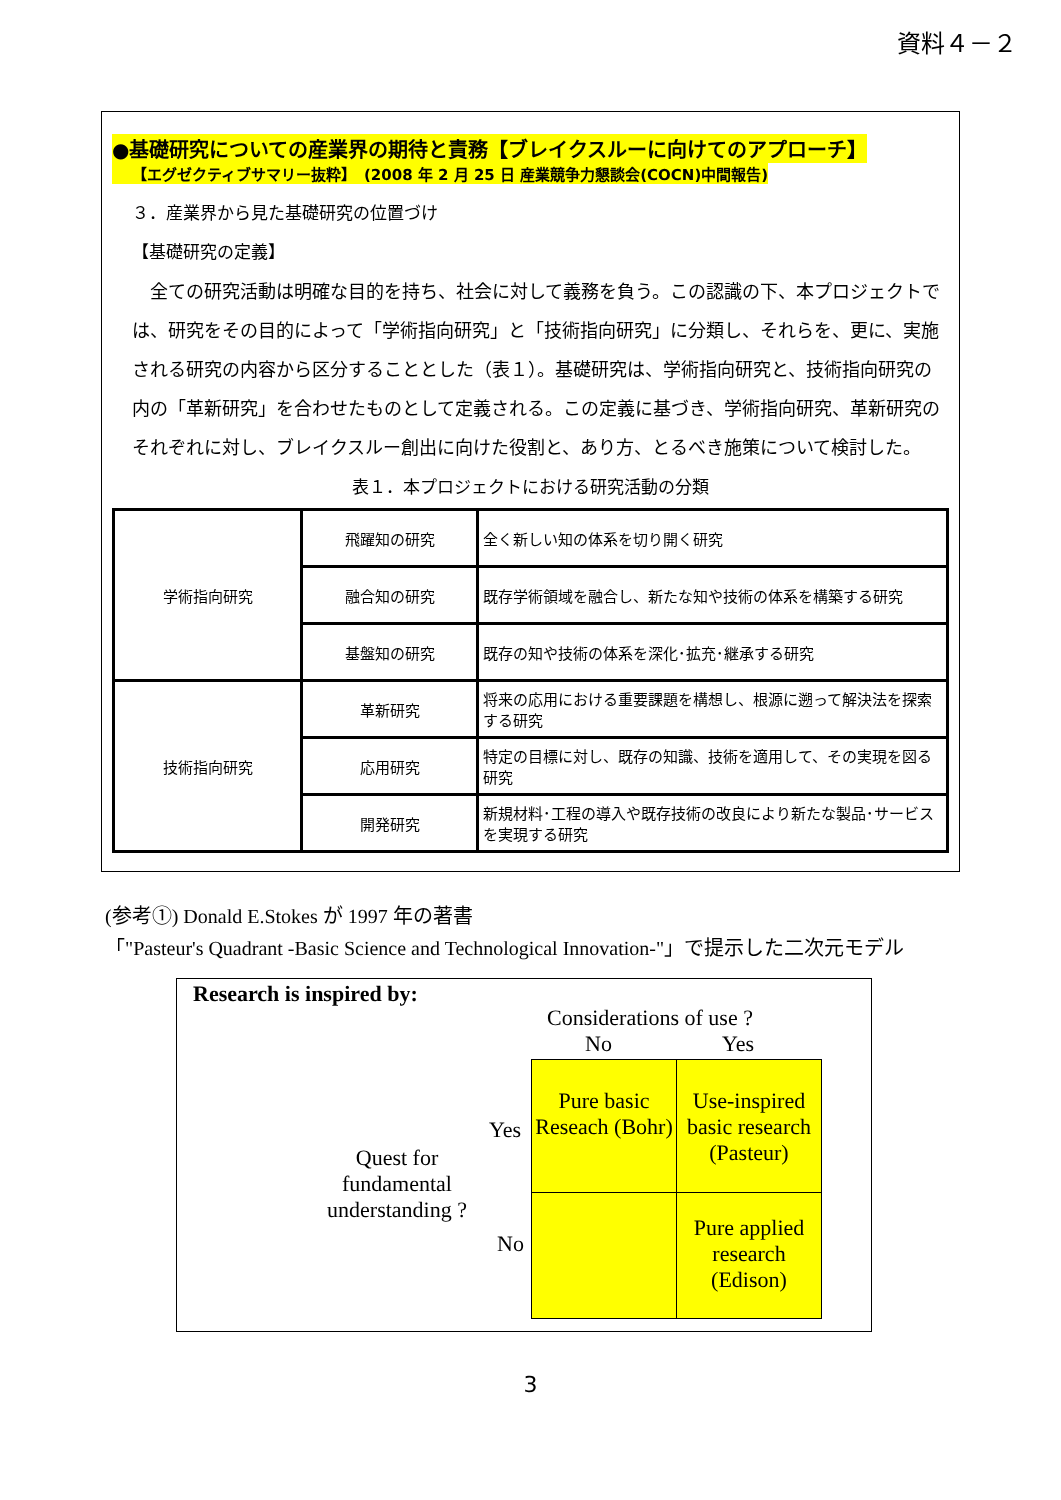資料４－２
●基礎研究についての産業界の期待と責務【ブレイクスルーに向けてのアプローチ】
【エグゼクティブサマリー抜粋】　(2008 年 2 月 25 日 産業競争力懇談会(COCN)中間報告)
３．産業界から見た基礎研究の位置づけ
【基礎研究の定義】
　全ての研究活動は明確な目的を持ち、社会に対して義務を負う。この認識の下、本プロジェクトでは、研究をその目的によって「学術指向研究」と「技術指向研究」に分類し、それらを、更に、実施される研究の内容から区分することとした（表１）。基礎研究は、学術指向研究と、技術指向研究の内の「革新研究」を合わせたものとして定義される。この定義に基づき、学術指向研究、革新研究のそれぞれに対し、ブレイクスルー創出に向けた役割と、あり方、とるべき施策について検討した。
表１．本プロジェクトにおける研究活動の分類
| 学術指向研究 | 飛躍知の研究 | 全く新しい知の体系を切り開く研究 |
| | 融合知の研究 | 既存学術領域を融合し、新たな知や技術の体系を構築する研究 |
| | 基盤知の研究 | 既存の知や技術の体系を深化･拡充･継承する研究 |
| 技術指向研究 | 革新研究 | 将来の応用における重要課題を構想し、根源に遡って解決法を探索する研究 |
| | 応用研究 | 特定の目標に対し、既存の知識、技術を適用して、その実現を図る研究 |
| | 開発研究 | 新規材料･工程の導入や既存技術の改良により新たな製品･サービスを実現する研究 |
(参考①) Donald E.Stokes が 1997 年の著書
「"Pasteur's Quadrant -Basic Science and Technological Innovation-"」で提示した二次元モデル
Research is inspired by:
Considerations of use ?
No Yes
Yes
No
Quest for fundamental understanding ?
Pure basic Reseach (Bohr)
Use-inspired basic research (Pasteur)
Pure applied research (Edison)
3